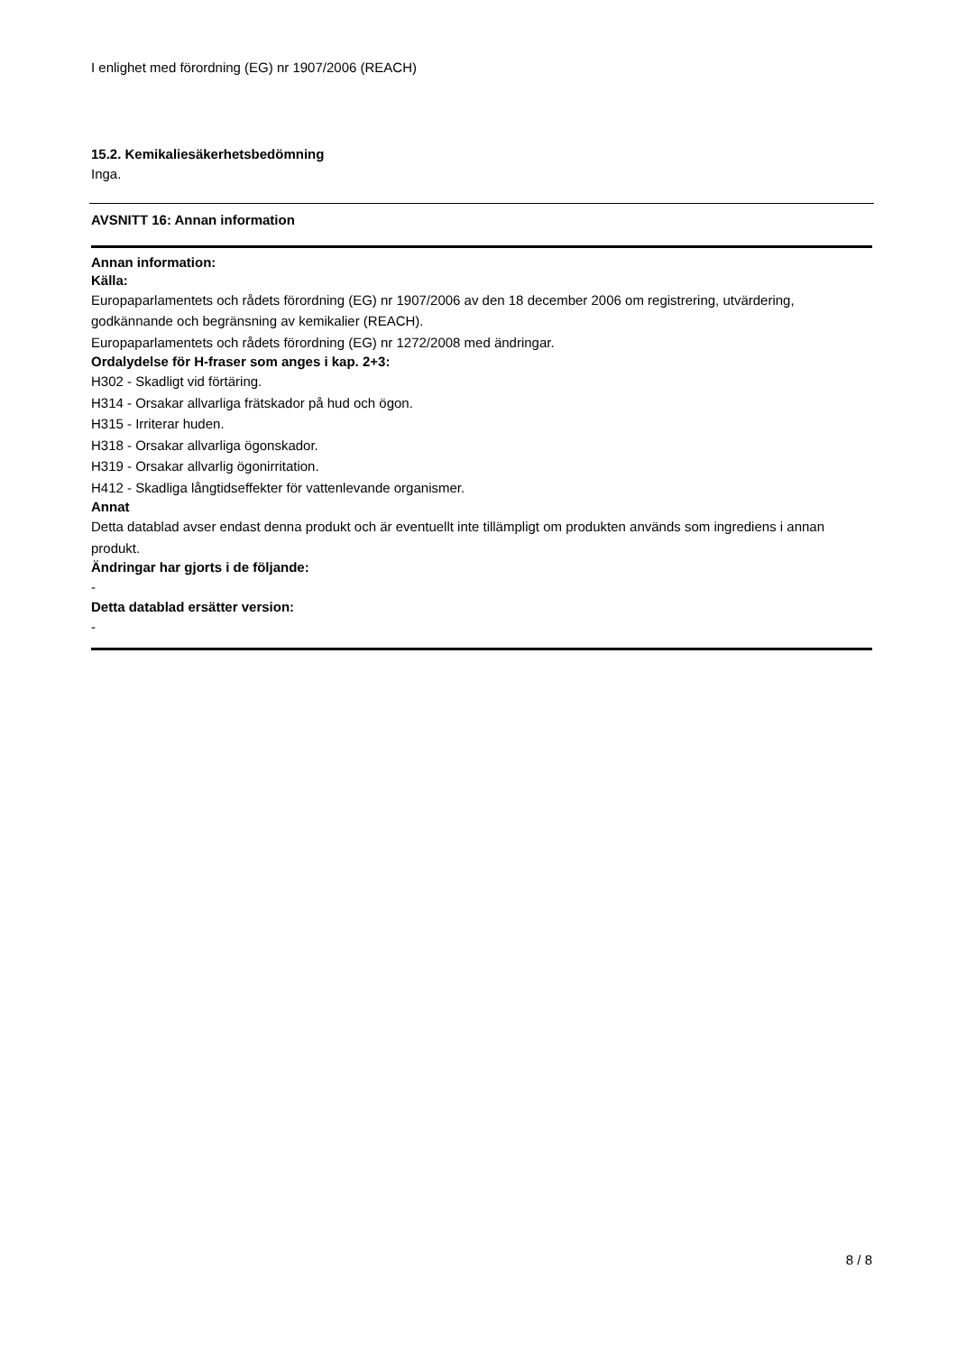I enlighet med förordning (EG) nr 1907/2006 (REACH)
15.2. Kemikaliesäkerhetsbedömning
Inga.
AVSNITT 16: Annan information
Annan information:
Källa:
Europaparlamentets och rådets förordning (EG) nr 1907/2006 av den 18 december 2006 om registrering, utvärdering, godkännande och begränsning av kemikalier (REACH).
Europaparlamentets och rådets förordning (EG) nr 1272/2008 med ändringar.
Ordalydelse för H-fraser som anges i kap. 2+3:
H302 - Skadligt vid förtäring.
H314 - Orsakar allvarliga frätskador på hud och ögon.
H315 - Irriterar huden.
H318 - Orsakar allvarliga ögonskador.
H319 - Orsakar allvarlig ögonirritation.
H412 - Skadliga långtidseffekter för vattenlevande organismer.
Annat
Detta datablad avser endast denna produkt och är eventuellt inte tillämpligt om produkten används som ingrediens i annan produkt.
Ändringar har gjorts i de följande:
-
Detta datablad ersätter version:
-
8 / 8